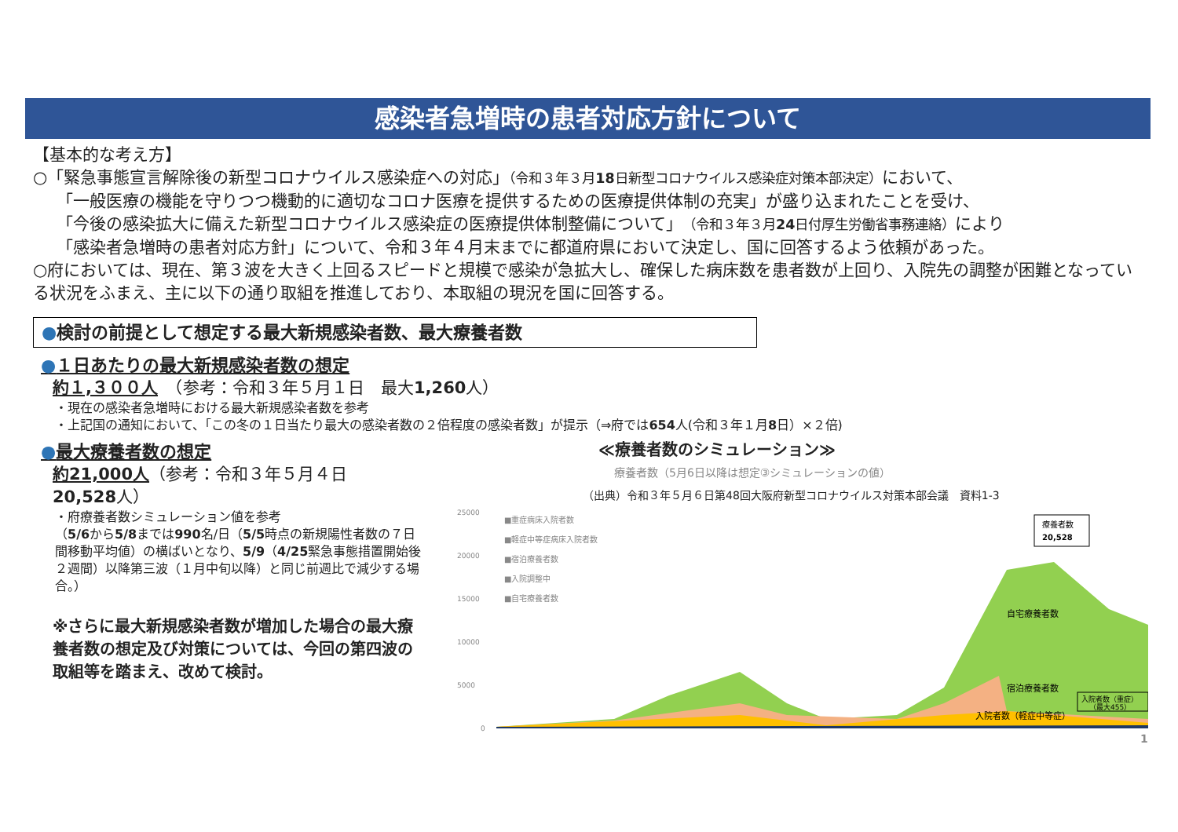感染者急増時の患者対応方針について
【基本的な考え方】
○「緊急事態宣言解除後の新型コロナウイルス感染症への対応」（令和３年３月18日新型コロナウイルス感染症対策本部決定）において、
「一般医療の機能を守りつつ機動的に適切なコロナ医療を提供するための医療提供体制の充実」が盛り込まれたことを受け、
「今後の感染拡大に備えた新型コロナウイルス感染症の医療提供体制整備について」（令和３年３月24日付厚生労働省事務連絡）により
「感染者急増時の患者対応方針」について、令和３年４月末までに都道府県において決定し、国に回答するよう依頼があった。
○府においては、現在、第３波を大きく上回るスピードと規模で感染が急拡大し、確保した病床数を患者数が上回り、入院先の調整が困難となっている状況をふまえ、主に以下の通り取組を推進しており、本取組の現況を国に回答する。
●検討の前提として想定する最大新規感染者数、最大療養者数
●１日あたりの最大新規感染者数の想定
約１,３００人　（参考：令和３年５月１日　最大1,260人）
・現在の感染者急増時における最大新規感染者数を参考
・上記国の通知において、「この冬の１日当たり最大の感染者数の２倍程度の感染者数」が提示（⇒府では654人(令和３年１月8日）×２倍)
●最大療養者数の想定
約21,000人（参考：令和３年５月４日　20,528人）
・府療養者数シミュレーション値を参考
（5/6から5/8までは990名/日（5/5時点の新規陽性者数の７日間移動平均値）の横ばいとなり、5/9（4/25緊急事態措置開始後２週間）以降第三波（１月中旬以降）と同じ前週比で減少する場合。）
※さらに最大新規感染者数が増加した場合の最大療養者数の想定及び対策については、今回の第四波の取組等を踏まえ、改めて検討。
≪療養者数のシミュレーション≫
療養者数（5月6日以降は想定③シミュレーションの値）
（出典）令和３年５月６日第48回大阪府新型コロナウイルス対策本部会議　資料1-3
25000
20000
15000
10000
5000
0
■重症病床入院者数
■軽症中等症病床入院者数
■宿泊療養者数
■入院調整中
■自宅療養者数
自宅療養者数
宿泊療養者数
入院者数（軽症中等症）
療養者数
20,528
入院者数（重症）
（最大455）
1